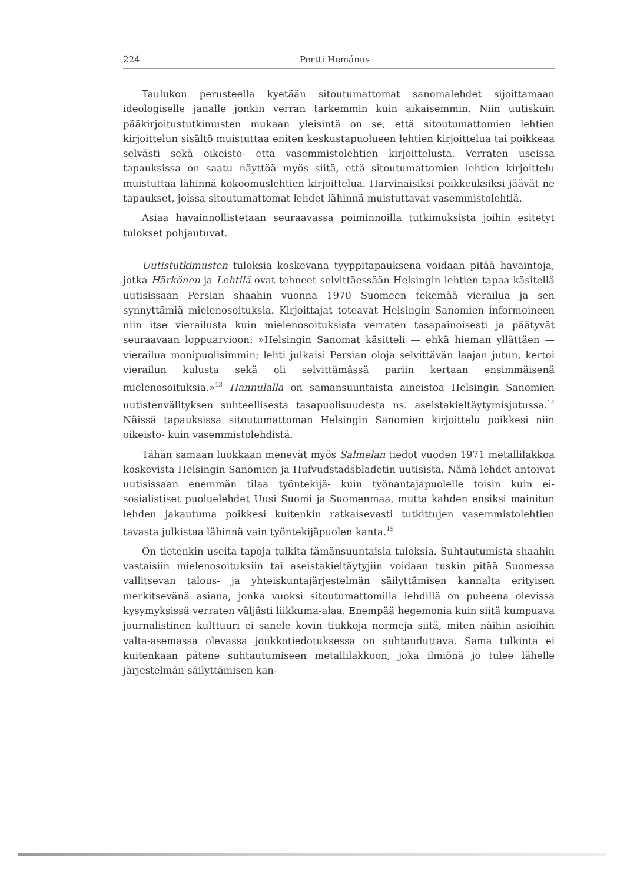224 Pertti Hemánus
Taulukon perusteella kyetään sitoutumattomat sanomalehdet sijoittamaan ideologiselle janalle jonkin verran tarkemmin kuin aikaisemmin. Niin uutiskuin pääkirjoitustutkimusten mukaan yleisintä on se, että sitoutumattomien lehtien kirjoittelun sisältö muistuttaa eniten keskustapuolueen lehtien kirjoittelua tai poikkeaa selvästi sekä oikeisto- että vasemmistolehtien kirjoittelusta. Verraten useissa tapauksissa on saatu näyttöä myös siitä, että sitoutumattomien lehtien kirjoittelu muistuttaa lähinnä kokoomuslehtien kirjoittelua. Harvinaisiksi poikkeuksiksi jäävät ne tapaukset, joissa sitoutumattomat lehdet lähinnä muistuttavat vasemmistolehtiä.
Asiaa havainnollistetaan seuraavassa poiminnoilla tutkimuksista joihin esitetyt tulokset pohjautuvat.
Uutistutkimusten tuloksia koskevana tyyppitapauksena voidaan pitää havaintoja, jotka Härkönen ja Lehtilä ovat tehneet selvittäessään Helsingin lehtien tapaa käsitellä uutisissaan Persian shaahin vuonna 1970 Suomeen tekemää vierailua ja sen synnyttämiä mielenosoituksia. Kirjoittajat toteavat Helsingin Sanomien informoineen niin itse vierailusta kuin mielenosoituksista verraten tasapainoisesti ja päätyvät seuraavaan loppuarvioon: »Helsingin Sanomat käsitteli — ehkä hieman yllättäen — vierailua monipuolisimmin; lehti julkaisi Persian oloja selvittävän laajan jutun, kertoi vierailun kulusta sekä oli selvittämässä pariin kertaan ensimmäisenä mielenosoituksia.»<sup>13</sup> Hannulalla on samansuuntaista aineistoa Helsingin Sanomien uutistenvälityksen suhteellisesta tasapuolisuudesta ns. aseistakieltäytymisjutussa.<sup>14</sup> Näissä tapauksissa sitoutumattoman Helsingin Sanomien kirjoittelu poikkesi niin oikeisto- kuin vasemmistolehdistä.
Tähän samaan luokkaan menevät myös Salmelan tiedot vuoden 1971 metallilakkoa koskevista Helsingin Sanomien ja Hufvudstadsbladetin uutisista. Nämä lehdet antoivat uutisissaan enemmän tilaa työntekijä- kuin työnantajapuolelle toisin kuin ei-sosialistiset puoluelehdet Uusi Suomi ja Suomenmaa, mutta kahden ensiksi mainitun lehden jakautuma poikkesi kuitenkin ratkaisevasti tutkittujen vasemmistolehtien tavasta julkistaa lähinnä vain työntekijäpuolen kanta.<sup>15</sup>
On tietenkin useita tapoja tulkita tämänsuuntaisia tuloksia. Suhtautumista shaahin vastaisiin mielenosoituksiin tai aseistakieltäytyjiin voidaan tuskin pitää Suomessa vallitsevan talous- ja yhteiskuntajärjestelmän säilyttämisen kannalta erityisen merkitsevänä asiana, jonka vuoksi sitoutumattomilla lehdillä on puheena olevissa kysymyksissä verraten väljästi liikkuma-alaa. Enempää hegemonia kuin siitä kumpuava journalistinen kulttuuri ei sanele kovin tiukkoja normeja siitä, miten näihin asioihin valta-asemassa olevassa joukkotiedotuksessa on suhtauduttava. Sama tulkinta ei kuitenkaan pätene suhtautumiseen metallilakkoon, joka ilmiönä jo tulee lähelle järjestelmän säilyttämisen kan-